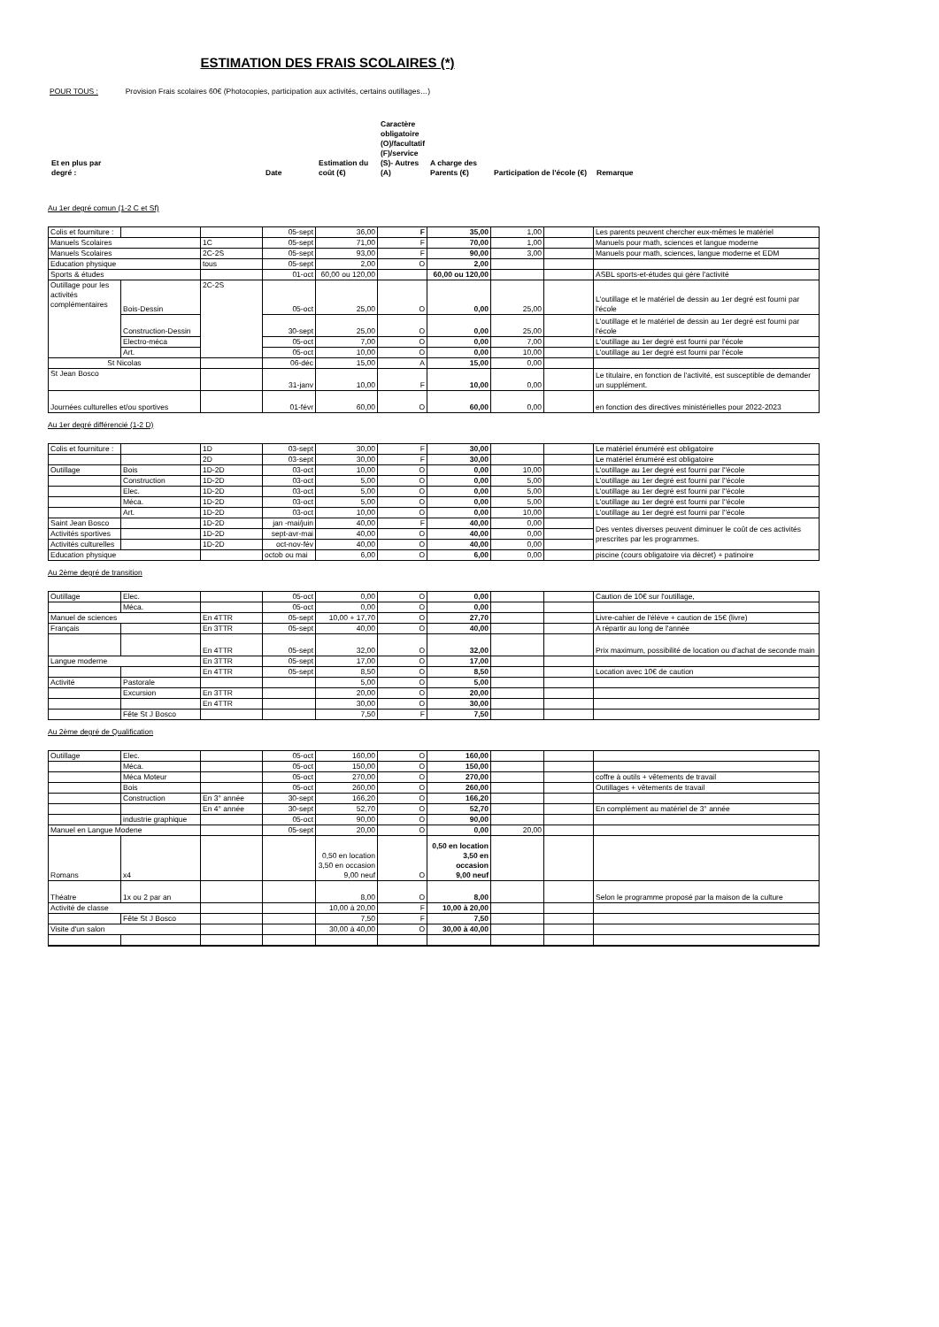ESTIMATION DES FRAIS SCOLAIRES (*)
POUR TOUS : Provision Frais scolaires 60€ (Photocopies, participation aux activités, certains outillages…)
| Et en plus par degré : | | | Date | Estimation du coût (€) | Caractère obligatoire (O)/facultatif (F)/service (S)- Autres (A) | A charge des Parents (€) | Participation de l'école (€) | Remarque |
Au 1er degré comun (1-2 C et Sf)
| Colis et fourniture : | | | 05-sept | 36,00 | F | 35,00 | 1,00 | | Les parents peuvent chercher eux-mêmes le matériel |
| Manuels Scolaires | | 1C | 05-sept | 71,00 | F | 70,00 | 1,00 | | Manuels pour math, sciences et langue moderne |
| Manuels Scolaires | | 2C-2S | 05-sept | 93,00 | F | 90,00 | 3,00 | | Manuels pour math, sciences, langue moderne et EDM |
| Education physique | | tous | 05-sept | 2,00 | O | 2,00 | | | |
| Sports & études | | | 01-oct | 60,00 ou 120,00 | | 60,00 ou 120,00 | | | ASBL sports-et-études qui gère l'activité |
| Outillage pour les activités complémentaires | Bois-Dessin | 2C-2S | 05-oct | 25,00 | O | 0,00 | 25,00 | | L'outillage et le matériel de dessin au 1er degré est fourni par l'école |
| | Construction-Dessin | | 30-sept | 25,00 | O | 0,00 | 25,00 | | L'outillage et le matériel de dessin au 1er degré est fourni par l'école |
| | Electro-méca | | 05-oct | 7,00 | O | 0,00 | 7,00 | | L'outillage au 1er degré est fourni par l'école |
| | Art. | | 05-oct | 10,00 | O | 0,00 | 10,00 | | L'outillage au 1er degré est fourni par l'école |
| St Nicolas | | | 06-déc | 15,00 | A | 15,00 | 0,00 | | |
| St Jean Bosco | | | 31-janv | 10,00 | F | 10,00 | 0,00 | | Le titulaire, en fonction de l'activité, est susceptible de demander un supplément. |
| Journées culturelles et/ou sportives | | | 01-févr | 60,00 | O | 60,00 | 0,00 | | en fonction des directives ministérielles pour 2022-2023 |
Au 1er degré différencié (1-2 D)
| Colis et fourniture : | | 1D | 03-sept | 30,00 | F | 30,00 | | | Le matériel énuméré est obligatoire |
| | | 2D | 03-sept | 30,00 | F | 30,00 | | | Le matériel énuméré est obligatoire |
| Outillage | Bois | 1D-2D | 03-oct | 10,00 | O | 0,00 | 10,00 | | L'outillage au 1er degré est fourni par l''école |
| | Construction | 1D-2D | 03-oct | 5,00 | O | 0,00 | 5,00 | | L'outillage au 1er degré est fourni par l''école |
| | Elec. | 1D-2D | 03-oct | 5,00 | O | 0,00 | 5,00 | | L'outillage au 1er degré est fourni par l''école |
| | Méca. | 1D-2D | 03-oct | 5,00 | O | 0,00 | 5,00 | | L'outillage au 1er degré est fourni par l''école |
| | Art. | 1D-2D | 03-oct | 10,00 | O | 0,00 | 10,00 | | L'outillage au 1er degré est fourni par l''école |
| Saint Jean Bosco | | 1D-2D | jan -mai/juin | 40,00 | F | 40,00 | 0,00 | | Des ventes diverses peuvent diminuer le coût de ces activités prescrites par les programmes. |
| Activités sportives | | 1D-2D | sept-avr-mai | 40,00 | O | 40,00 | 0,00 | | |
| Activités culturelles | | 1D-2D | oct-nov-fév | 40,00 | O | 40,00 | 0,00 | | |
| Education physique | | | octob ou mai | 6,00 | O | 6,00 | 0,00 | | piscine (cours obligatoire via décret) + patinoire |
Au 2ème degré de transition
| Outillage | Elec. | | 05-oct | 0,00 | O | 0,00 | | | Caution de 10€ sur l'outillage, |
| | Méca. | | 05-oct | 0,00 | O | 0,00 | | | |
| Manuel de sciences | | En 4TTR | 05-sept | 10,00 + 17,70 | O | 27,70 | | | Livre-cahier de l'élève + caution de 15€ (livre) |
| Français | | En 3TTR | 05-sept | 40,00 | O | 40,00 | | | A répartir au long de l'année |
| | | En 4TTR | 05-sept | 32,00 | O | 32,00 | | | Prix maximum, possibilité de location ou d'achat de seconde main |
| Langue moderne | | En 3TTR | 05-sept | 17,00 | O | 17,00 | | | |
| | | En 4TTR | 05-sept | 8,50 | O | 8,50 | | | Location avec 10€ de caution |
| Activité | Pastorale | | | 5,00 | O | 5,00 | | | |
| | Excursion | En 3TTR | | 20,00 | O | 20,00 | | | |
| | | En 4TTR | | 30,00 | O | 30,00 | | | |
| | Fête St J Bosco | | | 7,50 | F | 7,50 | | | |
Au 2ème degré de Qualification
| Outillage | Elec. | | 05-oct | 160,00 | O | 160,00 | | | |
| | Méca. | | 05-oct | 150,00 | O | 150,00 | | | |
| | Méca Moteur | | 05-oct | 270,00 | O | 270,00 | | | coffre à outils + vêtements de travail |
| | Bois | | 05-oct | 260,00 | O | 260,00 | | | Outillages + vêtements de travail |
| | Construction | En 3° année | 30-sept | 166,20 | O | 166,20 | | | |
| | | En 4° année | 30-sept | 52,70 | O | 52,70 | | | En complément au matériel de 3° année |
| | industrie graphique | | 05-oct | 90,00 | O | 90,00 | | | |
| Manuel en Langue Modene | | | 05-sept | 20,00 | O | 0,00 | 20,00 | | |
| Romans | x4 | | | 0,50 en location 3,50 en occasion 9,00 neuf | O | 0,50 en location 3,50 en occasion 9,00 neuf | | | |
| Théatre | 1x ou 2 par an | | | 8,00 | O | 8,00 | | | Selon le programme proposé par la maison de la culture |
| Activité de classe | | | | 10,00 à 20,00 | F | 10,00 à 20,00 | | | |
| | Fête St J Bosco | | | 7,50 | F | 7,50 | | | |
| Visite d'un salon | | | | 30,00 à 40,00 | O | 30,00 à 40,00 | | | |